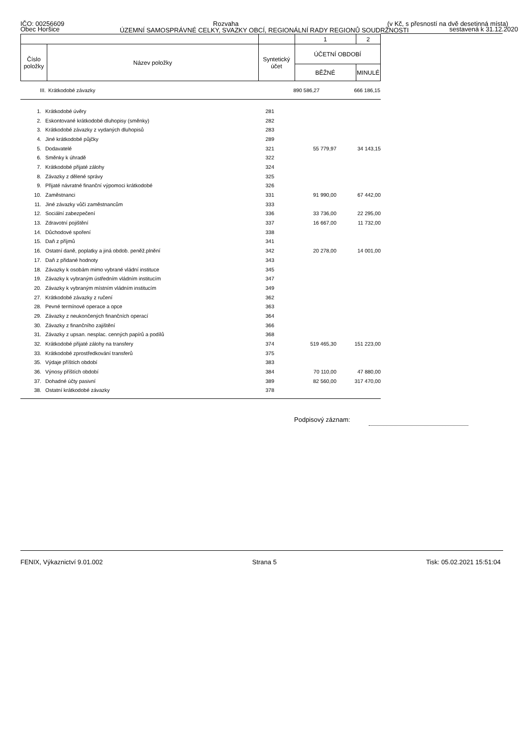IČO: 00256609 Rozvaha (v Kč, s přesností na dvě desetinná místa)
ÚZEMNÍ SAMOSPRÁVNÉ CELKY, SVAZKY OBCÍ, REGIONÁLNÍ RADY REGIONŮ SOUDRŽNOSTI
Obec Horšice sestavená k 31.12.2020
| | | | 1 | 2 |
| Číslo položky | Název položky | Syntetický účet | ÚČETNÍ OBDOBÍ | |
| | | | BĚŽNÉ | MINULÉ |
| III. | Krátkodobé závazky | | 890 586,27 | 666 186,15 |
| 1. | Krátkodobé úvěry | 281 | | |
| 2. | Eskontované krátkodobé dluhopisy (směnky) | 282 | | |
| 3. | Krátkodobé závazky z vydaných dluhopisů | 283 | | |
| 4. | Jiné krátkodobé půjčky | 289 | | |
| 5. | Dodavatelé | 321 | 55 779,97 | 34 143,15 |
| 6. | Směnky k úhradě | 322 | | |
| 7. | Krátkodobé přijaté zálohy | 324 | | |
| 8. | Závazky z dělené správy | 325 | | |
| 9. | Přijaté návratné finanční výpomoci krátkodobé | 326 | | |
| 10. | Zaměstnanci | 331 | 91 990,00 | 67 442,00 |
| 11. | Jiné závazky vůči zaměstnancům | 333 | | |
| 12. | Sociální zabezpečení | 336 | 33 736,00 | 22 295,00 |
| 13. | Zdravotní pojištění | 337 | 16 667,00 | 11 732,00 |
| 14. | Důchodové spoření | 338 | | |
| 15. | Daň z příjmů | 341 | | |
| 16. | Ostatní daně, poplatky a jiná obdob. peněž.plnění | 342 | 20 278,00 | 14 001,00 |
| 17. | Daň z přidané hodnoty | 343 | | |
| 18. | Závazky k osobám mimo vybrané vládní instituce | 345 | | |
| 19. | Závazky k vybraným ústředním vládním institucím | 347 | | |
| 20. | Závazky k vybraným místním vládním institucím | 349 | | |
| 27. | Krátkodobé závazky z ručení | 362 | | |
| 28. | Pevné termínové operace a opce | 363 | | |
| 29. | Závazky z neukončených finančních operací | 364 | | |
| 30. | Závazky z finančního zajištění | 366 | | |
| 31. | Závazky z upsan. nesplac. cenných papírů a podílů | 368 | | |
| 32. | Krátkodobé přijaté zálohy na transfery | 374 | 519 465,30 | 151 223,00 |
| 33. | Krátkodobé zprostředkování transferů | 375 | | |
| 35. | Výdaje příštích období | 383 | | |
| 36. | Výnosy příštích období | 384 | 70 110,00 | 47 880,00 |
| 37. | Dohadné účty pasivní | 389 | 82 560,00 | 317 470,00 |
| 38. | Ostatní krátkodobé závazky | 378 | | |
Podpisový záznam:
FENIX, Výkaznictví 9.01.002 Strana 5 Tisk: 05.02.2021 15:51:04